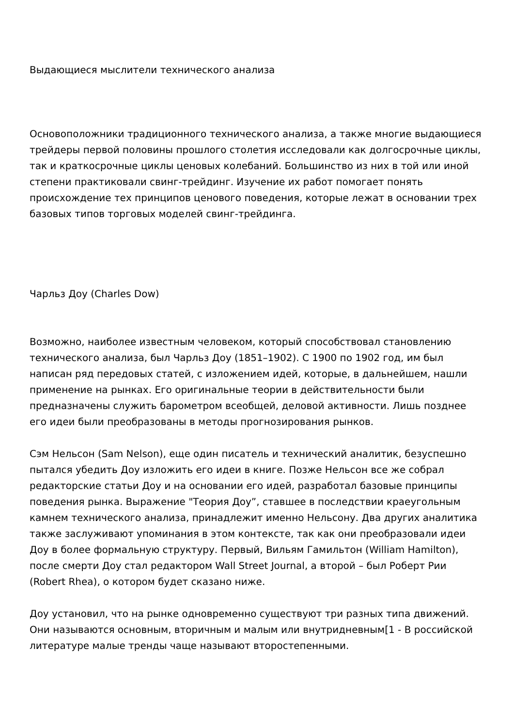Выдающиеся мыслители технического анализа
Основоположники традиционного технического анализа, а также многие выдающиеся трейдеры первой половины прошлого столетия исследовали как долгосрочные циклы, так и краткосрочные циклы ценовых колебаний. Большинство из них в той или иной степени практиковали свинг-трейдинг. Изучение их работ помогает понять происхождение тех принципов ценового поведения, которые лежат в основании трех базовых типов торговых моделей свинг-трейдинга.
Чарльз Доу (Charles Dow)
Возможно, наиболее известным человеком, который способствовал становлению технического анализа, был Чарльз Доу (1851–1902). С 1900 по 1902 год, им был написан ряд передовых статей, с изложением идей, которые, в дальнейшем, нашли применение на рынках. Его оригинальные теории в действительности были предназначены служить барометром всеобщей, деловой активности. Лишь позднее его идеи были преобразованы в методы прогнозирования рынков.
Сэм Нельсон (Sam Nelson), еще один писатель и технический аналитик, безуспешно пытался убедить Доу изложить его идеи в книге. Позже Нельсон все же собрал редакторские статьи Доу и на основании его идей, разработал базовые принципы поведения рынка. Выражение "Теория Доу”, ставшее в последствии краеугольным камнем технического анализа, принадлежит именно Нельсону. Два других аналитика также заслуживают упоминания в этом контексте, так как они преобразовали идеи Доу в более формальную структуру. Первый, Вильям Гамильтон (William Hamilton), после смерти Доу стал редактором Wall Street Journal, а второй – был Роберт Рии (Robert Rhea), о котором будет сказано ниже.
Доу установил, что на рынке одновременно существуют три разных типа движений. Они называются основным, вторичным и малым или внутридневным[1 - В российской литературе малые тренды чаще называют второстепенными.